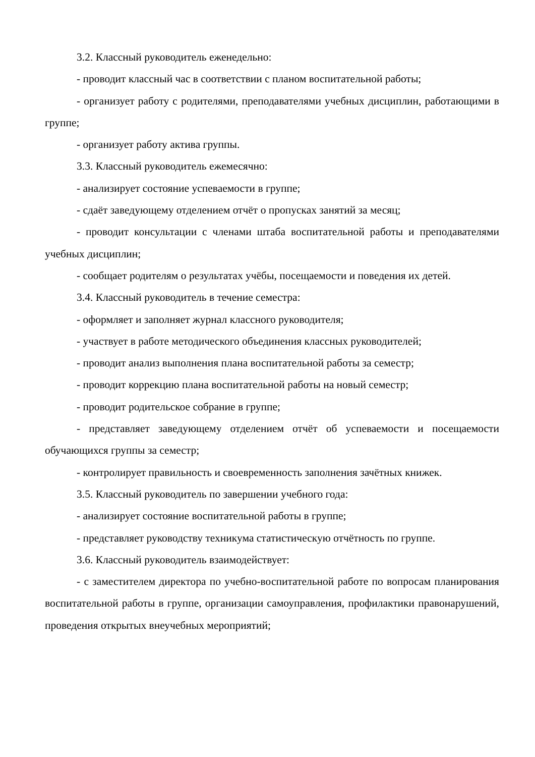3.2. Классный руководитель еженедельно:
- проводит классный час в соответствии с планом воспитательной работы;
- организует работу с родителями, преподавателями учебных дисциплин, работающими в группе;
- организует работу актива группы.
3.3. Классный руководитель ежемесячно:
- анализирует состояние успеваемости в группе;
- сдаёт заведующему отделением отчёт о пропусках занятий за месяц;
- проводит консультации с членами штаба воспитательной работы и преподавателями учебных дисциплин;
- сообщает родителям о результатах учёбы, посещаемости и поведения их детей.
3.4. Классный руководитель в течение семестра:
- оформляет и заполняет журнал классного руководителя;
- участвует в работе методического объединения классных руководителей;
- проводит анализ выполнения плана воспитательной работы за семестр;
- проводит коррекцию плана воспитательной работы на новый семестр;
- проводит родительское собрание в группе;
- представляет заведующему отделением отчёт об успеваемости и посещаемости обучающихся группы за семестр;
- контролирует правильность и своевременность заполнения зачётных книжек.
3.5. Классный руководитель по завершении учебного года:
- анализирует состояние воспитательной работы в группе;
- представляет руководству техникума статистическую отчётность по группе.
3.6. Классный руководитель взаимодействует:
- с заместителем директора по учебно-воспитательной работе по вопросам планирования воспитательной работы в группе, организации самоуправления, профилактики правонарушений, проведения открытых внеучебных мероприятий;